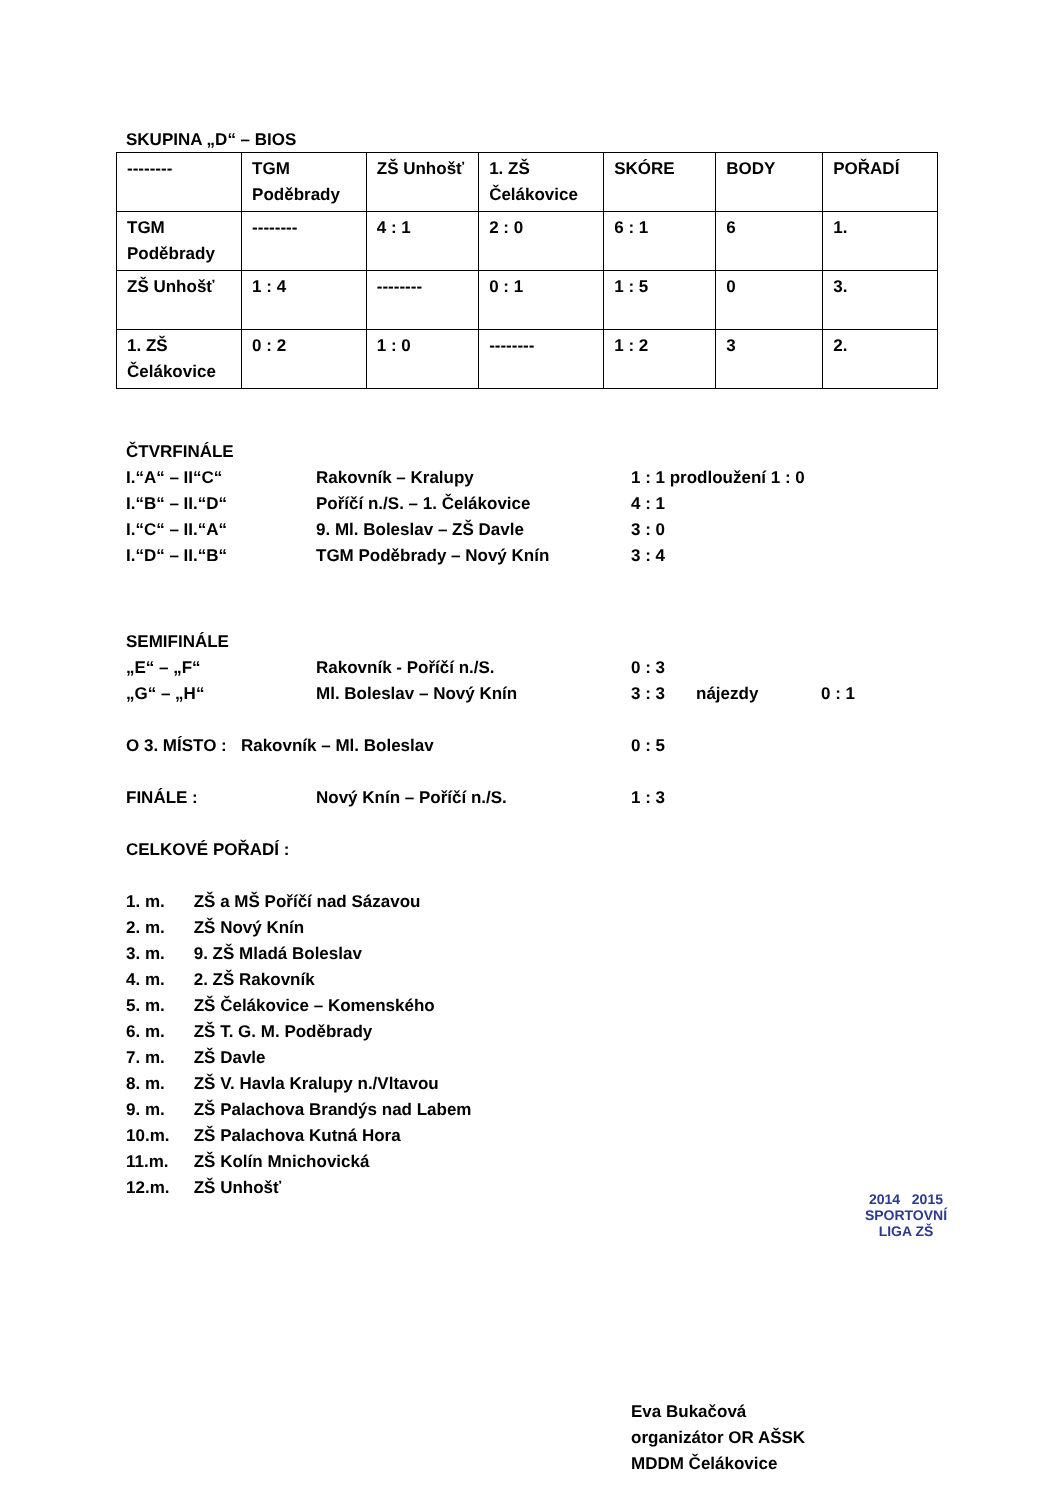SKUPINA „D“ – BIOS
| -------- | TGM Poděbrady | ZŠ Unhošť | 1. ZŠ Čelákovice | SKÓRE | BODY | POŘADÍ |
| TGM Poděbrady | -------- | 4 : 1 | 2 : 0 | 6 : 1 | 6 | 1. |
| ZŠ Unhošť | 1 : 4 | -------- | 0 : 1 | 1 : 5 | 0 | 3. |
| 1. ZŠ Čelákovice | 0 : 2 | 1 : 0 | -------- | 1 : 2 | 3 | 2. |
ČTVRFINÁLE
I.“A“ – II“C“ Rakovník – Kralupy 1 : 1 prodloužení 1 : 0
I.“B“ – II.“D“ Poříčí n./S. – 1. Čelákovice 4 : 1
I.“C“ – II.“A“ 9. Ml. Boleslav – ZŠ Davle 3 : 0
I.“D“ – II.“B“ TGM Poděbrady – Nový Knín 3 : 4
SEMIFINÁLE
„E“ – „F“ Rakovník - Poříčí n./S. 0 : 3
„G“ – „H“ Ml. Boleslav – Nový Knín 3 : 3 nájezdy 0 : 1
O 3. MÍSTO : Rakovník – Ml. Boleslav 0 : 5
FINÁLE : Nový Knín – Poříčí n./S. 1 : 3
CELKOVÉ POŘADÍ :
1. m. ZŠ a MŠ Poříčí nad Sázavou
2. m. ZŠ Nový Knín
3. m. 9. ZŠ Mladá Boleslav
4. m. 2. ZŠ Rakovník
5. m. ZŠ Čelákovice – Komenského
6. m. ZŠ T. G. M. Poděbrady
7. m. ZŠ Davle
8. m. ZŠ V. Havla Kralupy n./Vltavou
9. m. ZŠ Palachova Brandýs nad Labem
10.m. ZŠ Palachova Kutná Hora
11.m. ZŠ Kolín Mnichovická
12.m. ZŠ Unhošť
2014 2015
SPORTOVNÍ
LIGA ZŠ
Eva Bukačová
organizátor OR AŠSK
MDDM Čelákovice